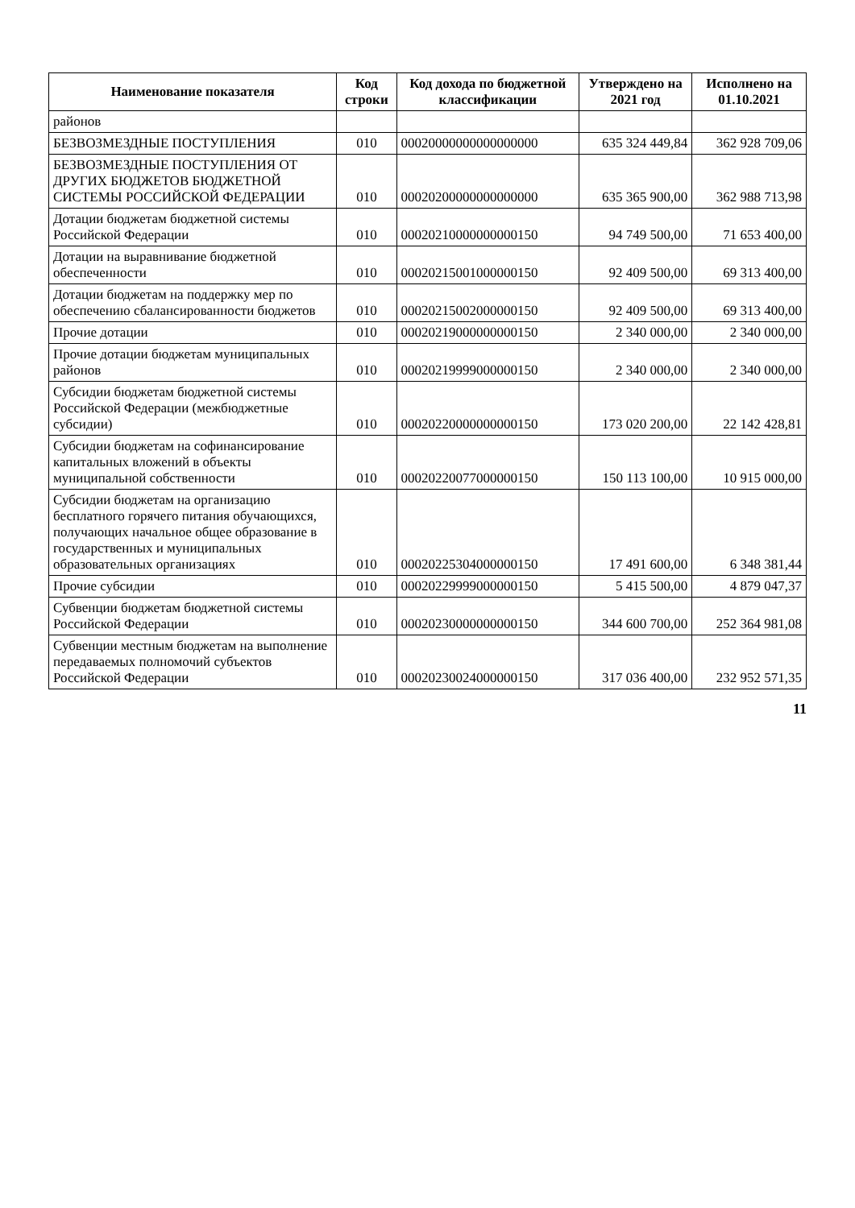| Наименование показателя | Код строки | Код дохода по бюджетной классификации | Утверждено на 2021 год | Исполнено на 01.10.2021 |
| --- | --- | --- | --- | --- |
| районов | | | | |
| БЕЗВОЗМЕЗДНЫЕ ПОСТУПЛЕНИЯ | 010 | 00020000000000000000 | 635 324 449,84 | 362 928 709,06 |
| БЕЗВОЗМЕЗДНЫЕ ПОСТУПЛЕНИЯ ОТ ДРУГИХ БЮДЖЕТОВ БЮДЖЕТНОЙ СИСТЕМЫ РОССИЙСКОЙ ФЕДЕРАЦИИ | 010 | 00020200000000000000 | 635 365 900,00 | 362 988 713,98 |
| Дотации бюджетам бюджетной системы Российской Федерации | 010 | 00020210000000000150 | 94 749 500,00 | 71 653 400,00 |
| Дотации на выравнивание бюджетной обеспеченности | 010 | 00020215001000000150 | 92 409 500,00 | 69 313 400,00 |
| Дотации бюджетам на поддержку мер по обеспечению сбалансированности бюджетов | 010 | 00020215002000000150 | 92 409 500,00 | 69 313 400,00 |
| Прочие дотации | 010 | 00020219000000000150 | 2 340 000,00 | 2 340 000,00 |
| Прочие дотации бюджетам муниципальных районов | 010 | 00020219999000000150 | 2 340 000,00 | 2 340 000,00 |
| Субсидии бюджетам бюджетной системы Российской Федерации (межбюджетные субсидии) | 010 | 00020220000000000150 | 173 020 200,00 | 22 142 428,81 |
| Субсидии бюджетам на софинансирование капитальных вложений в объекты муниципальной собственности | 010 | 00020220077000000150 | 150 113 100,00 | 10 915 000,00 |
| Субсидии бюджетам на организацию бесплатного горячего питания обучающихся, получающих начальное общее образование в государственных и муниципальных образовательных организациях | 010 | 00020225304000000150 | 17 491 600,00 | 6 348 381,44 |
| Прочие субсидии | 010 | 00020229999000000150 | 5 415 500,00 | 4 879 047,37 |
| Субвенции бюджетам бюджетной системы Российской Федерации | 010 | 00020230000000000150 | 344 600 700,00 | 252 364 981,08 |
| Субвенции местным бюджетам на выполнение передаваемых полномочий субъектов Российской Федерации | 010 | 00020230024000000150 | 317 036 400,00 | 232 952 571,35 |
11